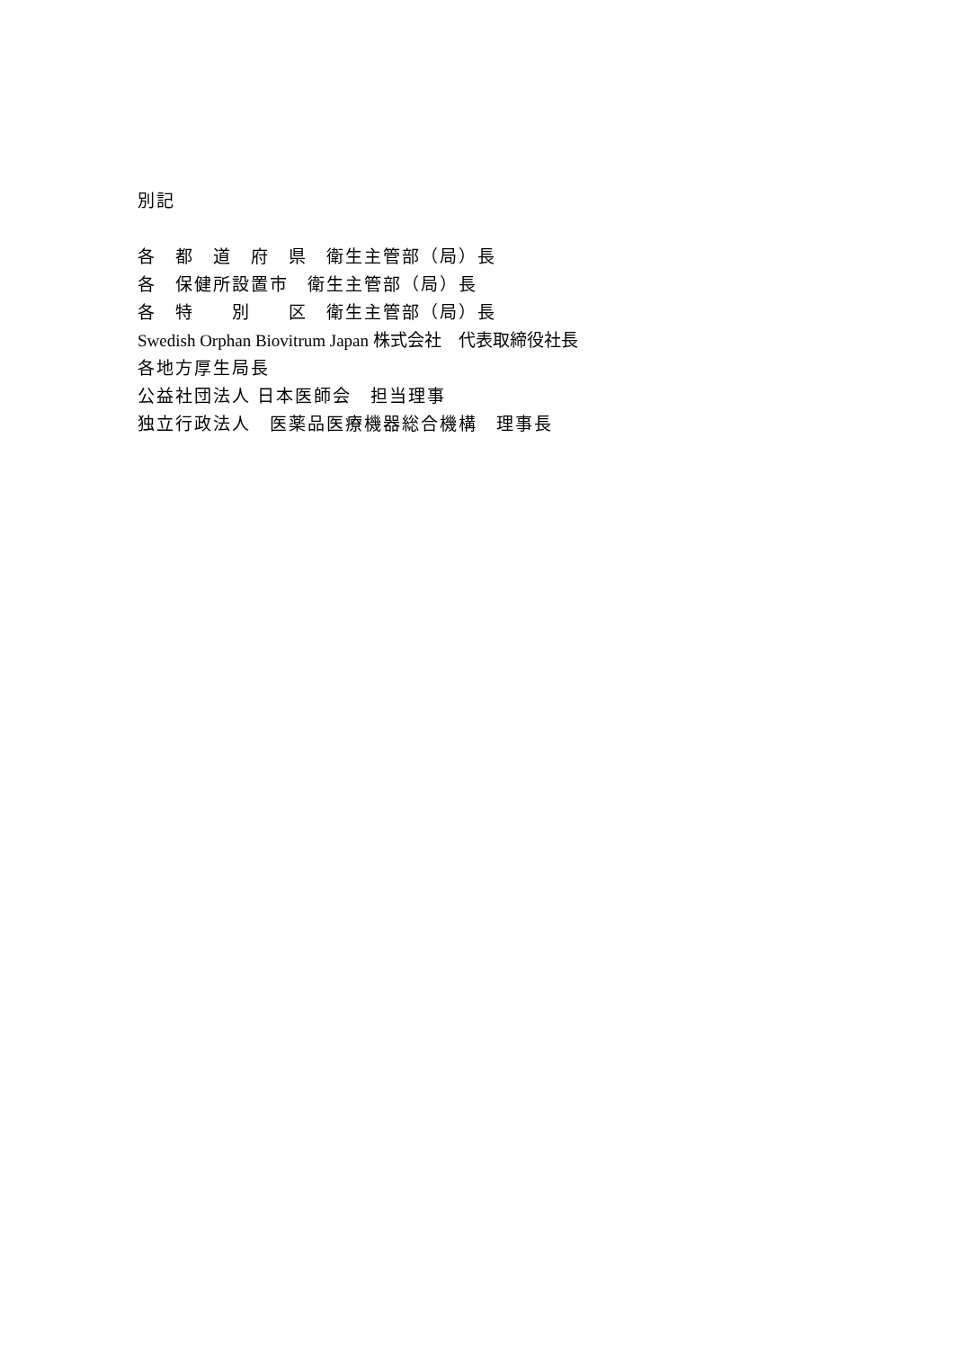別記
各　都　道　府　県　衛生主管部（局）長
各　保健所設置市　衛生主管部（局）長
各　特　　別　　区　衛生主管部（局）長
Swedish Orphan Biovitrum Japan 株式会社　代表取締役社長
各地方厚生局長
公益社団法人 日本医師会　担当理事
独立行政法人　医薬品医療機器総合機構　理事長